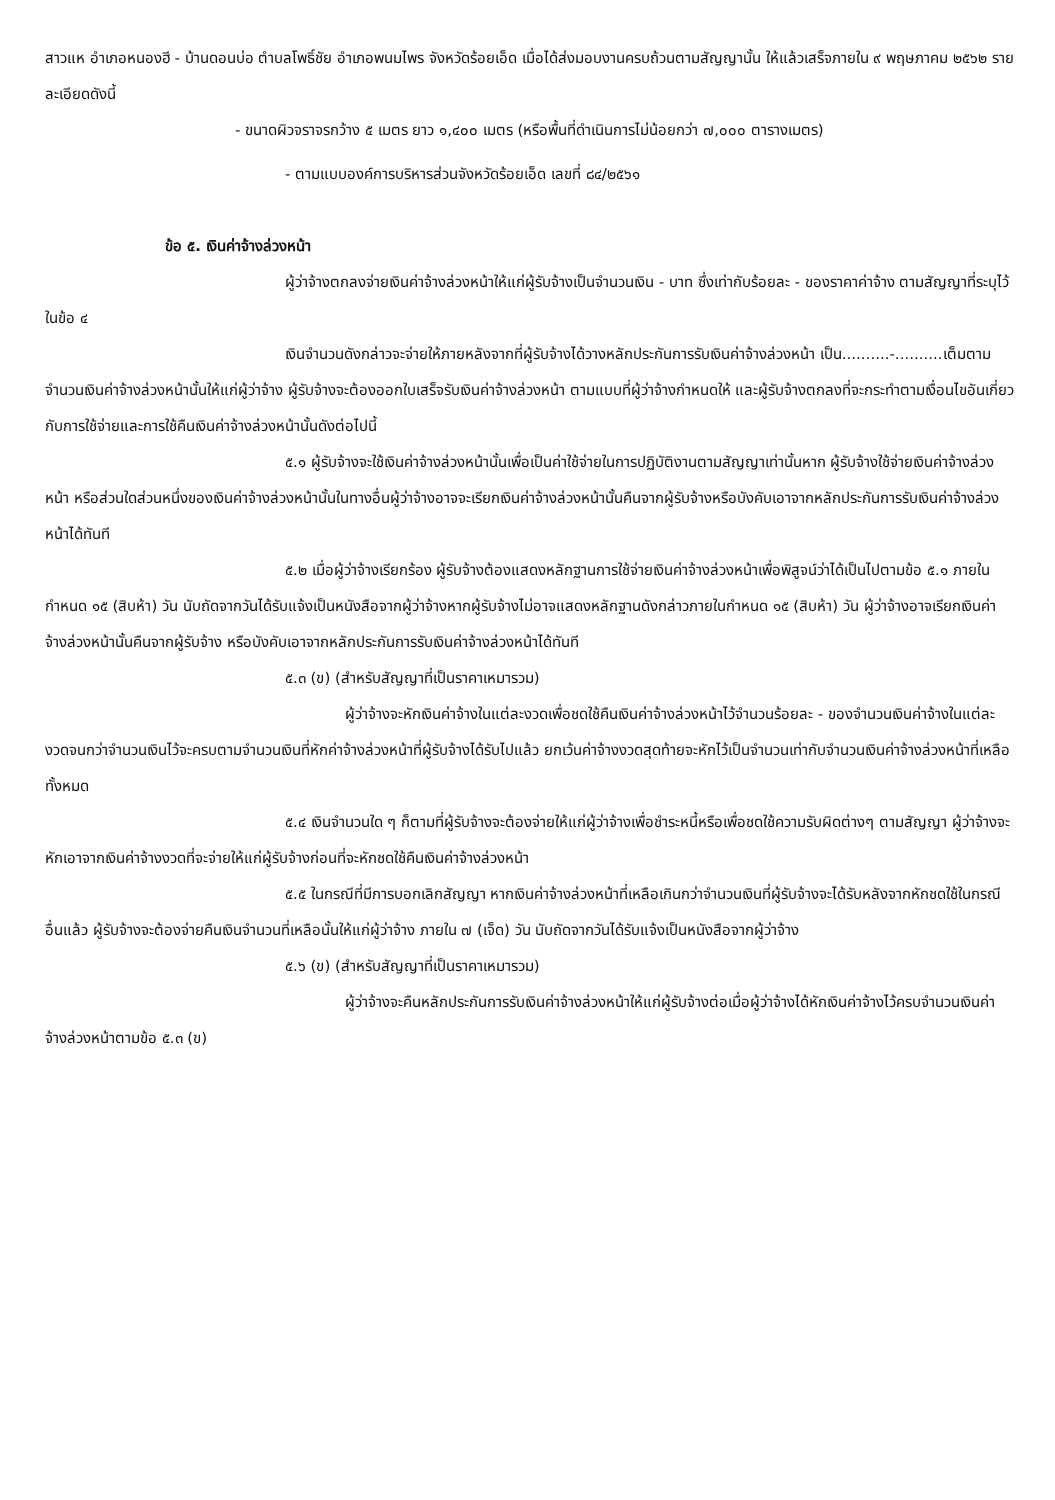สาวแห อำเภอหนองฮี - บ้านดอนบ่อ ตำบลโพธิ์ชัย อำเภอพนมไพร จังหวัดร้อยเอ็ด เมื่อได้ส่งมอบงานครบถ้วนตามสัญญานั้น ให้แล้วเสร็จภายใน ๙ พฤษภาคม ๒๕๖๒ รายละเอียดดังนี้
- ขนาดผิวจราจรกว้าง ๕ เมตร ยาว ๑,๔๐๐ เมตร (หรือพื้นที่ดำเนินการไม่น้อยกว่า ๗,๐๐๐ ตารางเมตร)
- ตามแบบองค์การบริหารส่วนจังหวัดร้อยเอ็ด เลขที่ ๘๔/๒๕๖๑
ข้อ ๕. เงินค่าจ้างล่วงหน้า
ผู้ว่าจ้างตกลงจ่ายเงินค่าจ้างล่วงหน้าให้แก่ผู้รับจ้างเป็นจำนวนเงิน - บาท ซึ่งเท่ากับร้อยละ - ของราคาค่าจ้าง ตามสัญญาที่ระบุไว้ ในข้อ ๔
เงินจำนวนดังกล่าวจะจ่ายให้ภายหลังจากที่ผู้รับจ้างได้วางหลักประกันการรับเงินค่าจ้างล่วงหน้า เป็น..........-..........เต็มตามจำนวนเงินค่าจ้างล่วงหน้านั้นให้แก่ผู้ว่าจ้าง ผู้รับจ้างจะต้องออกใบเสร็จรับเงินค่าจ้างล่วงหน้า ตามแบบที่ผู้ว่าจ้างกำหนดให้ และผู้รับจ้างตกลงที่จะกระทำตามเงื่อนไขอันเกี่ยวกับการใช้จ่ายและการใช้คืนเงินค่าจ้างล่วงหน้านั้นดังต่อไปนี้
๕.๑ ผู้รับจ้างจะใช้เงินค่าจ้างล่วงหน้านั้นเพื่อเป็นค่าใช้จ่ายในการปฏิบัติงานตามสัญญาเท่านั้นหาก ผู้รับจ้างใช้จ่ายเงินค่าจ้างล่วงหน้า หรือส่วนใดส่วนหนึ่งของเงินค่าจ้างล่วงหน้านั้นในทางอื่นผู้ว่าจ้างอาจจะเรียกเงินค่าจ้างล่วงหน้านั้นคืนจากผู้รับจ้างหรือบังคับเอาจากหลักประกันการรับเงินค่าจ้างล่วงหน้าได้ทันที
๕.๒ เมื่อผู้ว่าจ้างเรียกร้อง ผู้รับจ้างต้องแสดงหลักฐานการใช้จ่ายเงินค่าจ้างล่วงหน้าเพื่อพิสูจน์ว่าได้เป็นไปตามข้อ ๕.๑ ภายในกำหนด ๑๕ (สิบห้า) วัน นับถัดจากวันได้รับแจ้งเป็นหนังสือจากผู้ว่าจ้างหากผู้รับจ้างไม่อาจแสดงหลักฐานดังกล่าวภายในกำหนด ๑๕ (สิบห้า) วัน ผู้ว่าจ้างอาจเรียกเงินค่าจ้างล่วงหน้านั้นคืนจากผู้รับจ้าง หรือบังคับเอาจากหลักประกันการรับเงินค่าจ้างล่วงหน้าได้ทันที
๕.๓ (ข) (สำหรับสัญญาที่เป็นราคาเหมารวม)
ผู้ว่าจ้างจะหักเงินค่าจ้างในแต่ละงวดเพื่อชดใช้คืนเงินค่าจ้างล่วงหน้าไว้จำนวนร้อยละ - ของจำนวนเงินค่าจ้างในแต่ละงวดจนกว่าจำนวนเงินไว้จะครบตามจำนวนเงินที่หักค่าจ้างล่วงหน้าที่ผู้รับจ้างได้รับไปแล้ว ยกเว้นค่าจ้างงวดสุดท้ายจะหักไว้เป็นจำนวนเท่ากับจำนวนเงินค่าจ้างล่วงหน้าที่เหลือทั้งหมด
๕.๔ เงินจำนวนใด ๆ ก็ตามที่ผู้รับจ้างจะต้องจ่ายให้แก่ผู้ว่าจ้างเพื่อชำระหนี้หรือเพื่อชดใช้ความรับผิดต่างๆ ตามสัญญา ผู้ว่าจ้างจะหักเอาจากเงินค่าจ้างงวดที่จะจ่ายให้แก่ผู้รับจ้างก่อนที่จะหักชดใช้คืนเงินค่าจ้างล่วงหน้า
๕.๕ ในกรณีที่มีการบอกเลิกสัญญา หากเงินค่าจ้างล่วงหน้าที่เหลือเกินกว่าจำนวนเงินที่ผู้รับจ้างจะได้รับหลังจากหักชดใช้ในกรณีอื่นแล้ว ผู้รับจ้างจะต้องจ่ายคืนเงินจำนวนที่เหลือนั้นให้แก่ผู้ว่าจ้าง ภายใน ๗ (เจ็ด) วัน นับถัดจากวันได้รับแจ้งเป็นหนังสือจากผู้ว่าจ้าง
๕.๖ (ข) (สำหรับสัญญาที่เป็นราคาเหมารวม)
ผู้ว่าจ้างจะคืนหลักประกันการรับเงินค่าจ้างล่วงหน้าให้แก่ผู้รับจ้างต่อเมื่อผู้ว่าจ้างได้หักเงินค่าจ้างไว้ครบจำนวนเงินค่าจ้างล่วงหน้าตามข้อ ๕.๓ (ข)